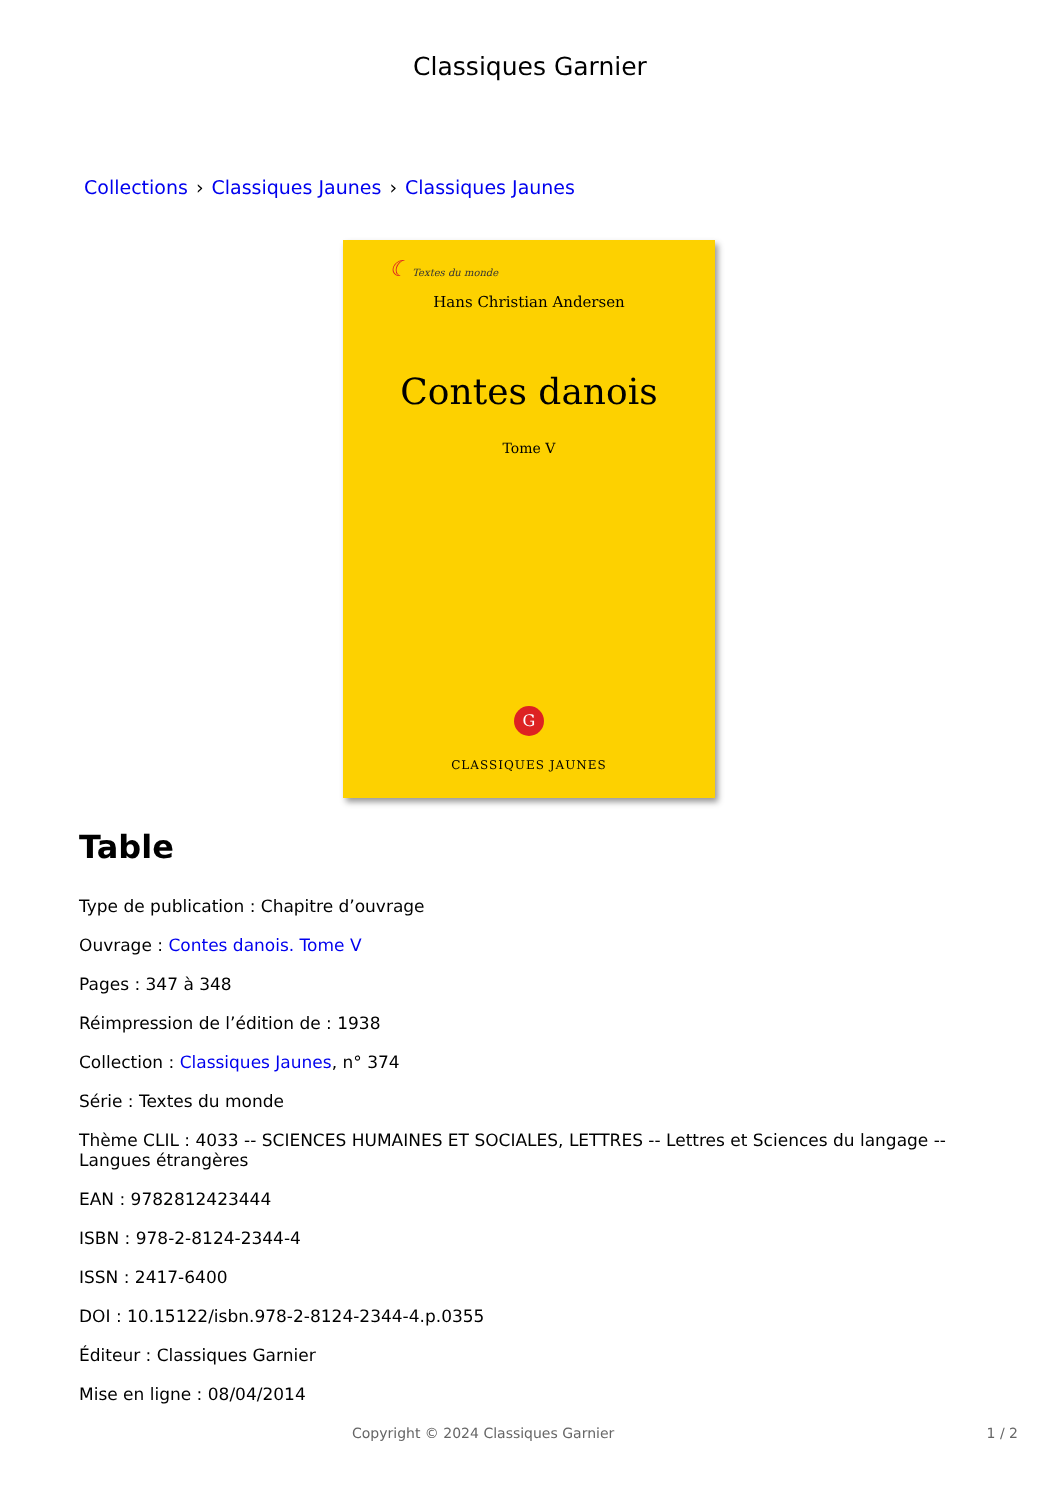Classiques Garnier
Collections › Classiques Jaunes › Classiques Jaunes
☾ Textes du monde
Hans Christian Andersen
Contes danois
Tome V
G
CLASSIQUES JAUNES
Table
Type de publication : Chapitre d’ouvrage
Ouvrage : Contes danois. Tome V
Pages : 347 à 348
Réimpression de l’édition de : 1938
Collection : Classiques Jaunes, n° 374
Série : Textes du monde
Thème CLIL : 4033 -- SCIENCES HUMAINES ET SOCIALES, LETTRES -- Lettres et Sciences du langage -- Langues étrangères
EAN : 9782812423444
ISBN : 978-2-8124-2344-4
ISSN : 2417-6400
DOI : 10.15122/isbn.978-2-8124-2344-4.p.0355
Éditeur : Classiques Garnier
Mise en ligne : 08/04/2014
Copyright © 2024 Classiques Garnier 1 / 2